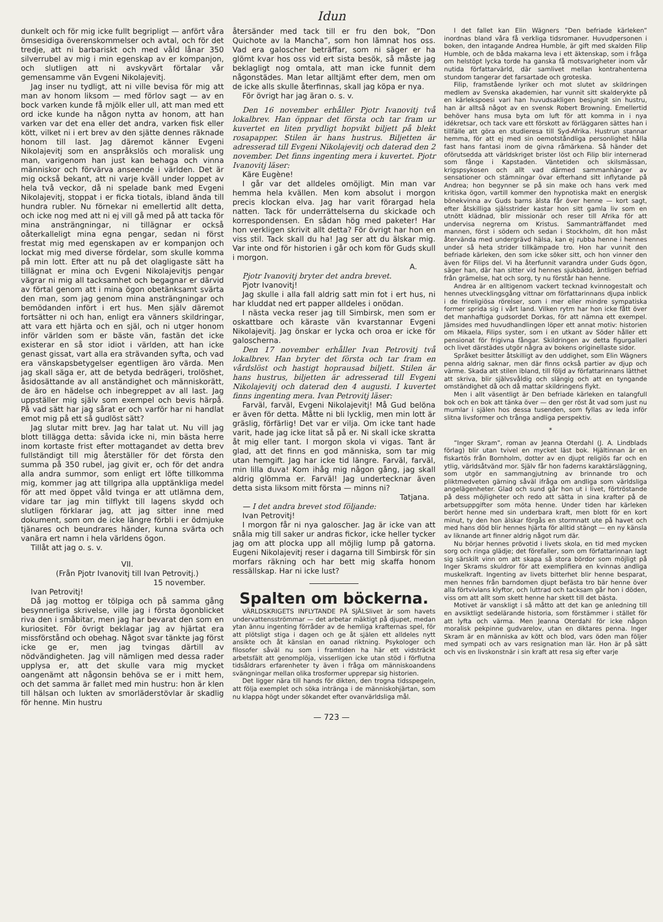Idun
dunkelt och för mig icke fullt begripligt — anfört våra ömsesidiga överenskommelser och avtal, och för det tredje, att ni barbariskt och med våld lånar 350 silverrubel av mig i min egenskap av er kompanjon, och slutligen att ni avskyvärt förtalar vår gemensamme vän Evgeni Nikolajevitj.
Jag inser nu tydligt, att ni ville bevisa för mig att man av honom liksom — med förlov sagt — av en bock varken kunde få mjölk eller ull, att man med ett ord icke kunde ha någon nytta av honom, att han varken var det ena eller det andra, varken fisk eller kött, vilket ni i ert brev av den sjätte dennes räknade honom till last. Jag däremot känner Evgeni Nikolajevitj som en anspråkslös och moralisk ung man, varigenom han just kan behaga och vinna människor och förvärva anseende i världen. Det är mig också bekant, att ni varje kväll under loppet av hela två veckor, då ni spelade bank med Evgeni Nikolajevitj, stoppat i er ficka tiotals, ibland ända till hundra rubler. Nu förnekar ni emellertid allt detta, och icke nog med att ni ej vill gå med på att tacka för mina ansträngningar, ni tillägnar er också oåterkalleligt mina egna pengar, sedan ni först frestat mig med egenskapen av er kompanjon och lockat mig med diverse fördelar, som skulle komma på min lott. Efter att nu på det olagligaste sätt ha tillägnat er mina och Evgeni Nikolajevitjs pengar vägrar ni mig all tacksamhet och begagnar er därvid av förtal genom att i mina ögon obetänksamt svärta den man, som jag genom mina ansträngningar och bemödanden infört i ert hus. Men själv däremot fortsätter ni och han, enligt era vänners skildringar, att vara ett hjärta och en själ, och ni utger honom inför världen som er bäste vän, fastän det icke existerar en så stor idiot i världen, att han icke genast gissat, vart alla era strävanden syfta, och vad era vänskapsbetygelser egentligen äro värda. Men jag skall säga er, att de betyda bedrägeri, trolöshet, åsidosättande av all anständighet och människorätt, de äro en hädelse och inbegreppet av all last. Jag uppställer mig själv som exempel och bevis härpå. På vad sätt har jag sårat er och varför har ni handlat emot mig på ett så gudlöst sätt?
Jag slutar mitt brev. Jag har talat ut. Nu vill jag blott tillägga detta: såvida icke ni, min bästa herre inom kortaste frist efter mottagandet av detta brev fullständigt till mig återställer för det första den summa på 350 rubel, jag givit er, och för det andra alla andra summor, som enligt ert löfte tillkomma mig, kommer jag att tillgripa alla upptänkliga medel för att med öppet våld tvinga er att utlämna dem, vidare tar jag min tilflykt till lagens skydd och slutligen förklarar jag, att jag sitter inne med dokument, som om de icke längre förbli i er ödmjuke tjänares och beundrares händer, kunna svärta och vanära ert namn i hela världens ögon.
Tillåt att jag o. s. v.
VII.
(Från Pjotr Ivanovitj till Ivan Petrovitj.)
15 november.
Ivan Petrovitj!
Då jag mottog er tölpiga och på samma gång besynnerliga skrivelse, ville jag i första ögonblicket riva den i småbitar, men jag har bevarat den som en kuriositet. För övrigt beklagar jag av hjärtat era missförstånd och obehag. Något svar tänkte jag först icke ge er, men jag tvingas därtill av nödvändigheten. Jag vill nämligen med dessa rader upplysa er, att det skulle vara mig mycket oangenämt att någonsin behöva se er i mitt hem, och det samma är fallet med min hustru: hon är klen till hälsan och lukten av smorläderstövlar är skadlig för henne. Min hustru
återsänder med tack till er fru den bok, ”Don Quichote av la Mancha”, som hon lämnat hos oss. Vad era galoscher beträffar, som ni säger er ha glömt kvar hos oss vid ert sista besök, så måste jag beklagligt nog omtala, att man icke funnit dem någonstädes. Man letar alltjämt efter dem, men om de icke alls skulle återfinnas, skall jag köpa er nya.
För övrigt har jag äran o. s. v.
Den 16 november erhåller Pjotr Ivanovitj två lokalbrev. Han öppnar det första och tar fram ur kuvertet en liten prydligt hopvikt biljett på blekt rosapapper. Stilen är hans hustrus. Biljetten är adresserad till Evgeni Nikolajevitj och daterad den 2 november. Det finns ingenting mera i kuvertet. Pjotr Ivanovitj läser:
Käre Eugène!
I går var det alldeles omöjligt. Min man var hemma hela kvällen. Men kom absolut i morgon precis klockan elva. Jag har varit förargad hela natten. Tack för underrättelserna du skickade och korrespondensen. En sådan hög med paketer! Har hon verkligen skrivit allt detta? För övrigt har hon en viss stil. Tack skall du ha! Jag ser att du älskar mig. Var inte ond för historien i går och kom för Guds skull i morgon.
A.
Pjotr Ivanovitj bryter det andra brevet.
Pjotr Ivanovitj!
Jag skulle i alla fall aldrig satt min fot i ert hus, ni har kluddat ned ert papper alldeles i onödan.
I nästa vecka reser jag till Simbirsk, men som er oskattbare och käraste vän kvarstannar Evgeni Nikolajevitj. Jag önskar er lycka och oroa er icke för galoscherna.
Den 17 november erhåller Ivan Petrovitj två lokalbrev. Han bryter det första och tar fram en vårdslöst och hastigt hoprausad biljett. Stilen är hans hustrus, biljetten är adresserad till Evgeni Nikolajevitj och daterad den 4 augusti. I kuvertet finns ingenting mera. Ivan Petrovitj läser:
Farväl, farväl, Evgeni Nikolajevitj! Må Gud belöna er även för detta. Måtte ni bli lycklig, men min lott är gräslig, förfärlig! Det var er vilja. Om icke tant hade varit, hade jag icke litat så på er. Ni skall icke skratta åt mig eller tant. I morgon skola vi vigas. Tant är glad, att det finns en god människa, som tar mig utan hemgift. Jag har icke tid längre. Farväl, farväl, min lilla duva! Kom ihåg mig någon gång, jag skall aldrig glömma er. Farväl! Jag undertecknar även detta sista liksom mitt första — minns ni?
Tatjana.
— I det andra brevet stod följande:
Ivan Petrovitj!
I morgon får ni nya galoscher. Jag är icke van att snåla mig till saker ur andras fickor, icke heller tycker jag om att plocka upp all möjlig lump på gatorna. Eugeni Nikolajevitj reser i dagarna till Simbirsk för sin morfars räkning och har bett mig skaffa honom ressällskap. Har ni icke lust?
Spalten om böckerna.
VÄRLDSKRIGETS INFLYTANDE PÅ SJÄLSlivet är som havets undervattensströmmar — det arbetar mäktigt på djupet, medan ytan ännu ingenting förråder av de hemliga krafternas spel, för att plötsligt stiga i dagen och ge åt själen ett alldeles nytt ansikte och åt känslan en oanad riktning. Psykologer och filosofer såväl nu som i framtiden ha här ett vidsträckt arbetsfält att genomplöja, visserligen icke utan stöd i förflutna tidsåldrars erfarenheter ty även i fråga om människoandens svängningar mellan olika trosformer upprepar sig historien.
Det ligger nära till hands för dikten, den trogna tidsspegeln, att följa exemplet och söka inträngа i de människohjärtan, som nu klappa högt under sökandet efter ovanvärldsliga mål.
I det fallet kan Elin Wägners ”Den befriade kärleken” inordnas bland våra få verkliga tidsromaner. Huvudpersonen i boken, den intagande Andrea Humble, är gift med skalden Filip Humble, och de båda makarna leva i ett äktenskap, som i fråga om helstöpt lycka torde ha ganska få motsvarigheter inom vår nutida författarvärld, där samlivet mellan kontrahenterna stundom tangerar det farsartade och groteska.
Filip, framstående lyriker och mot slutet av skildringen medlem av Svenska akademien, har vunnit sitt skalderykte på en kärlekspoesi vari han huvudsakligen besjungit sin hustru, han är alltså något av en svensk Robert Browning. Emellertid behöver hans musa byta om luft för att komma in i nya idékretsar, och tack vare ett förskott av förläggaren sättes han i tillfälle att göra en studieresa till Syd-Afrika. Hustrun stannar hemma, för att ej med sin oemotståndliga personlighet hålla fast hans fantasi inom de givna råmärkena. Så händer det oförutsedda att världskriget brister löst och Filip blir internerad som fånge i Kapstaden. Väntetiden och skilsmässan, krigspsykosen och allt vad därmed sammanhänger av sensationer och stämningar övar efterhand sitt inflytande på Andrea; hon begynner se på sin make och hans verk med kritiska ögon, vartill kommer den hypnotiska makt en energisk bönekvinna av Guds barns älsta får över henne — kort sagt, efter åtskilliga själsstrider kastar hon sitt gamla liv som en utnött klädnad, blir missionär och reser till Afrika för att undervisa negrerna om Kristus. Sammanträffandet med mannen, först i södern och sedan i Stockholm, dit hon måst återvända med undergrävd hälsa, kan ej rubba henne i hennes under så heta strider tillkämpade tro. Hon har vunnit den befriade kärleken, den som icke söker sitt, och hon vinner den även för Filips del. Vi ha återfunnit varandra under Guds ögon, säger han, där han sitter vid hennes sjukbädd, äntligen befriad från grämelse, hat och sorg, ty nu förstår han henne.
Andrea är en alltigenom vackert tecknad kvinnogestalt och hennes utvecklingsgång vittnar om författarinnans djupa inblick i de frireligiösa rörelser, som i mer eller mindre sympatiska former sprida sig i vårt land. Vilken rytm har hon icke fått över det manhaftiga gudsordet Dorkas, för att nämna ett exempel. Jämsides med huvudhandlingen löper ett annat motiv: historien om Mikaela, Filips syster, som i en utkant av Söder håller ett pensionat för frigivna fångar. Skildringen av detta figurgalleri och livet därstädes utgör några av bokens originellaste sidor.
Språket besitter åtskilligt av den uddighet, som Elin Wägners penna aldrig saknar, men där finns också partier av djup och värme. Skada att stilen ibland, till följd av författarinnans lätthet att skriva, blir självsvåldig och slängig och att en tyngande omständighet då och då mattar skildringens flykt.
Men i allt väsentligt är Den befriade kärleken en talangfull bok och en bok att tänka över — den ger röst åt vad som just nu mumlar i själen hos dessa tusenden, som fyllas av leda inför slitna livsformer och trånga andliga perspektiv.
*
”Inger Skram”, roman av Jeanna Oterdahl (J. A. Lindblads förlag) blir utan tvivel en mycket läst bok. Hjältinnan är en fiskartös från Bornholm, dotter av en djupt religiös far och en ytlig, världsåtvänd mor. Själv får hon faderns karaktärsläggning, som utgör en sammangjutning av brinnande tro och pliktmedveten gärning såväl ifråga om andliga som världsliga angelägenheter. Glad och sund går hon ut i livet, förtröstande på dess möjligheter och redo att sätta in sina krafter på de arbetsuppgifter som möta henne. Under tiden har kärleken berört henne med sin underbara kraft, men blott för en kort minut, ty den hon älskar förgås en stormnatt ute på havet och med hans död blir hennes hjärta för alltid stängt — en ny känsla av liknande art finner aldrig något rum där.
Nu börjar hennes prövotid i livets skola, en tid med mycken sorg och ringa glädje; det förefaller, som om författarinnan lagt sig särskilt vinn om att skapa så stora bördor som möjligt på Inger Skrams skuldror för att exemplifiera en kvinnas andliga muskelkraft. Ingenting av livets bitterhet blir henne besparat, men hennes från barndomen djupt befästa tro bär henne över alla förtvivlans klyftor, och luttrad och tacksam går hon i döden, viss om att allt som skett henne har skett till det bästa.
Motivet är vanskligt i så måtto att det kan ge anledning till en avsiktligt sedelärande historia, som förstämmer i stället för att lyfta och värma. Men Jeanna Oterdahl för icke någon moralisk pekpinne gudvarelov, utan en diktares penna. Inger Skram är en människa av kött och blod, vars öden man följer med sympati och av vars resignation man lär. Hon är på sätt och vis en livskonstnär i sin kraft att resa sig efter varje
— 723 —